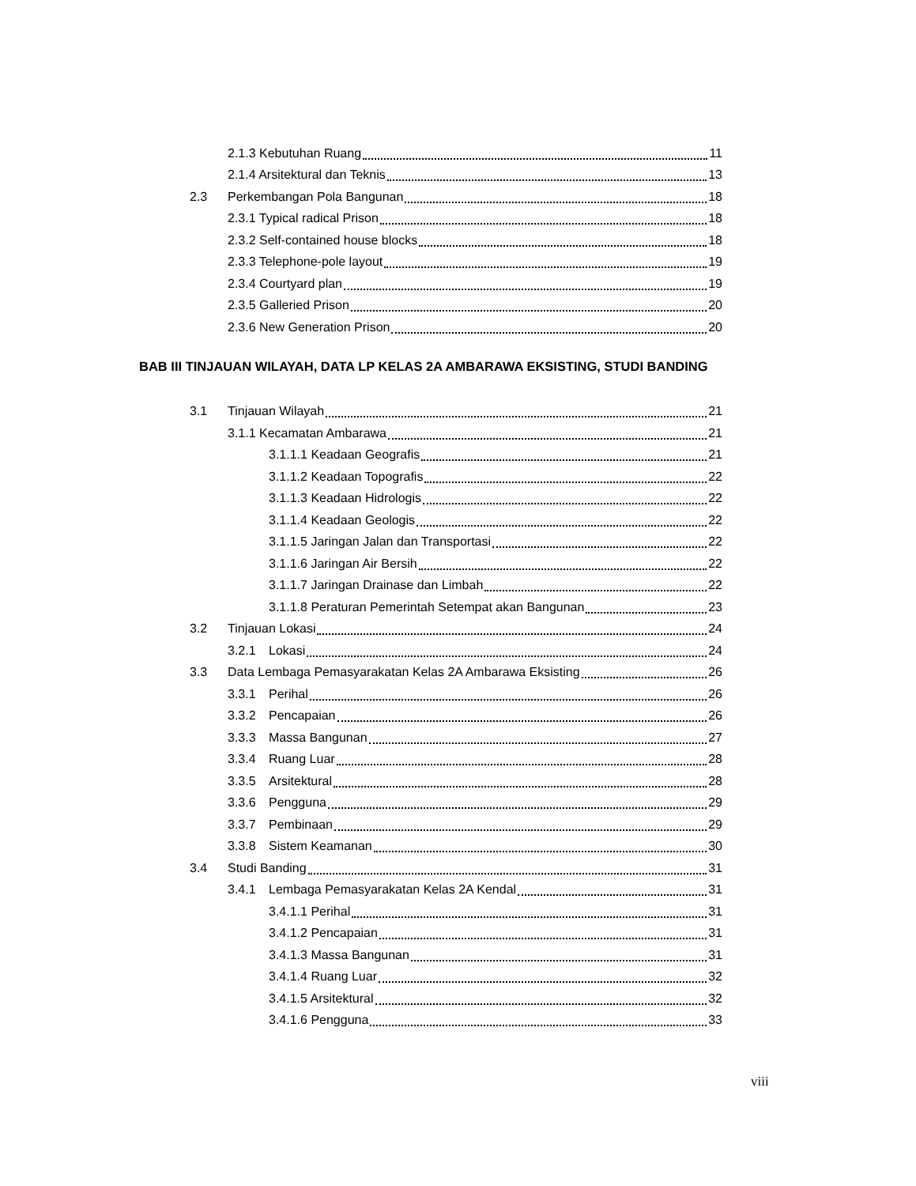2.1.3 Kebutuhan Ruang 11
2.1.4 Arsitektural dan Teknis 13
2.3 Perkembangan Pola Bangunan 18
2.3.1 Typical radical Prison 18
2.3.2 Self-contained house blocks 18
2.3.3 Telephone-pole layout 19
2.3.4 Courtyard plan 19
2.3.5 Galleried Prison 20
2.3.6 New Generation Prison 20
BAB III TINJAUAN WILAYAH, DATA LP KELAS 2A AMBARAWA EKSISTING, STUDI BANDING
3.1 Tinjauan Wilayah 21
3.1.1 Kecamatan Ambarawa 21
3.1.1.1 Keadaan Geografis 21
3.1.1.2 Keadaan Topografis 22
3.1.1.3 Keadaan Hidrologis 22
3.1.1.4 Keadaan Geologis 22
3.1.1.5 Jaringan Jalan dan Transportasi 22
3.1.1.6 Jaringan Air Bersih 22
3.1.1.7 Jaringan Drainase dan Limbah 22
3.1.1.8 Peraturan Pemerintah Setempat akan Bangunan 23
3.2 Tinjauan Lokasi 24
3.2.1 Lokasi 24
3.3 Data Lembaga Pemasyarakatan Kelas 2A Ambarawa Eksisting 26
3.3.1 Perihal 26
3.3.2 Pencapaian 26
3.3.3 Massa Bangunan 27
3.3.4 Ruang Luar 28
3.3.5 Arsitektural 28
3.3.6 Pengguna 29
3.3.7 Pembinaan 29
3.3.8 Sistem Keamanan 30
3.4 Studi Banding 31
3.4.1 Lembaga Pemasyarakatan Kelas 2A Kendal 31
3.4.1.1 Perihal 31
3.4.1.2 Pencapaian 31
3.4.1.3 Massa Bangunan 31
3.4.1.4 Ruang Luar 32
3.4.1.5 Arsitektural 32
3.4.1.6 Pengguna 33
viii